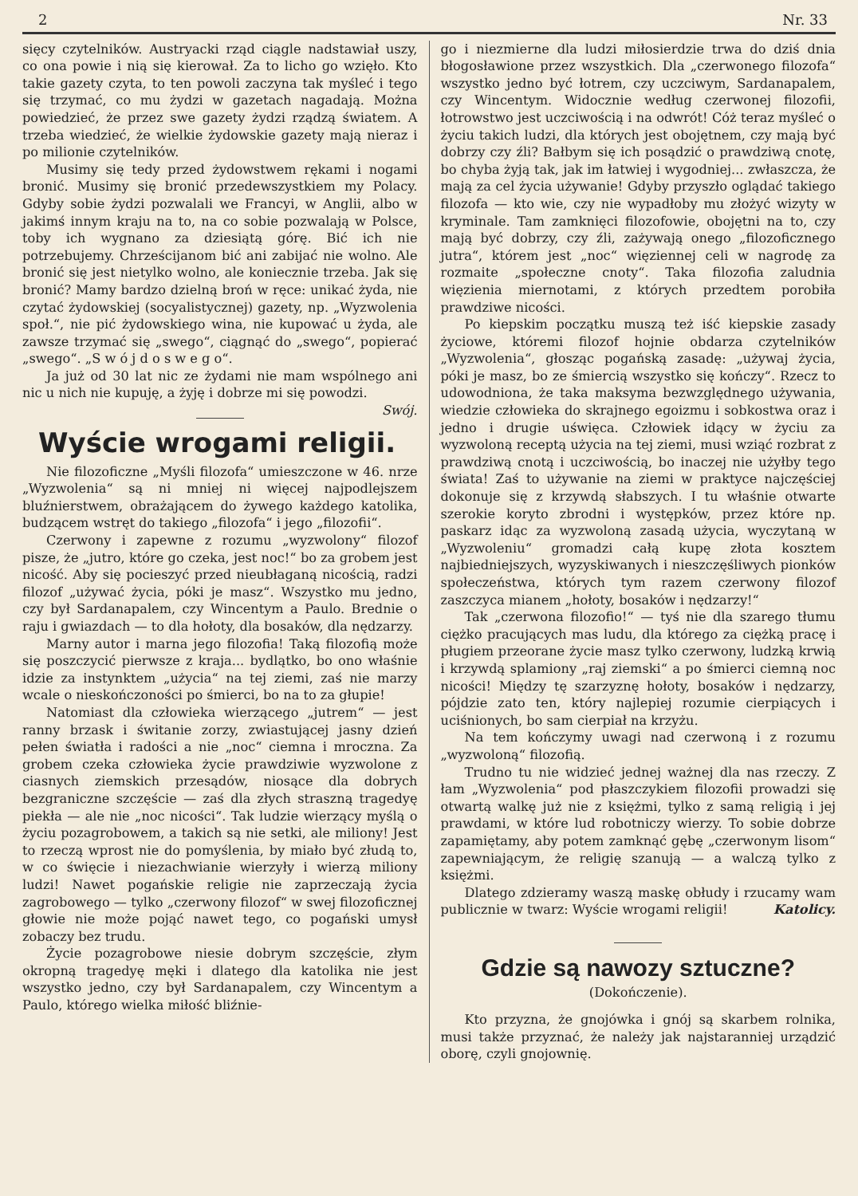2 Nr. 33
sięcy czytelników. Austryacki rząd ciągle nadstawiał uszy, co ona powie i nią się kierował. Za to licho go wzięło. Kto takie gazety czyta, to ten powoli zaczyna tak myśleć i tego się trzymać, co mu żydzi w gazetach nagadają. Można powiedzieć, że przez swe gazety żydzi rządzą światem. A trzeba wiedzieć, że wielkie żydowskie gazety mają nieraz i po milionie czytelników.
Musimy się tedy przed żydowstwem rękami i nogami bronić. Musimy się bronić przedewszystkiem my Polacy. Gdyby sobie żydzi pozwalali we Francyi, w Anglii, albo w jakimś innym kraju na to, na co sobie pozwalają w Polsce, toby ich wygnano za dziesiątą górę. Bić ich nie potrzebujemy. Chrześcijanom bić ani zabijać nie wolno. Ale bronić się jest nietylko wolno, ale koniecznie trzeba. Jak się bronić? Mamy bardzo dzielną broń w ręce: unikać żyda, nie czytać żydowskiej (socyalistycznej) gazety, np. „Wyzwolenia społ.“, nie pić żydowskiego wina, nie kupować u żyda, ale zawsze trzymać się „swego“, ciągnąć do „swego“, popierać „swego“. „S w ó j d o s w e g o“.
Ja już od 30 lat nic ze żydami nie mam wspólnego ani nic u nich nie kupuję, a żyję i dobrze mi się powodzi. Swój.
Wyście wrogami religii.
Nie filozoficzne „Myśli filozofa“ umieszczone w 46. nrze „Wyzwolenia“ są ni mniej ni więcej najpodlejszem bluźnierstwem, obrażającem do żywego każdego katolika, budzącem wstręt do takiego „filozofa“ i jego „filozofii“.
Czerwony i zapewne z rozumu „wyzwolony“ filozof pisze, że „jutro, które go czeka, jest noc!“ bo za grobem jest nicość. Aby się pocieszyć przed nieubłaganą nicością, radzi filozof „używać życia, póki je masz“. Wszystko mu jedno, czy był Sardanapalem, czy Wincentym a Paulo. Brednie o raju i gwiazdach — to dla hołoty, dla bosaków, dla nędzarzy.
Marny autor i marna jego filozofia! Taką filozofią może się poszczycić pierwsze z kraja... bydlątko, bo ono właśnie idzie za instynktem „użycia“ na tej ziemi, zaś nie marzy wcale o nieskończoności po śmierci, bo na to za głupie!
Natomiast dla człowieka wierzącego „jutrem“ — jest ranny brzask i świtanie zorzy, zwiastującej jasny dzień pełen światła i radości a nie „noc“ ciemna i mroczna. Za grobem czeka człowieka życie prawdziwie wyzwolone z ciasnych ziemskich przesądów, niosące dla dobrych bezgraniczne szczęście — zaś dla złych straszną tragedyę piekła — ale nie „noc nicości“. Tak ludzie wierzący myślą o życiu pozagrobowem, a takich są nie setki, ale miliony! Jest to rzeczą wprost nie do pomyślenia, by miało być złudą to, w co święcie i niezachwianie wierzyły i wierzą miliony ludzi! Nawet pogańskie religie nie zaprzeczają życia zagrobowego — tylko „czerwony filozof“ w swej filozoficznej głowie nie może pojąć nawet tego, co pogański umysł zobaczy bez trudu.
Życie pozagrobowe niesie dobrym szczęście, złym okropną tragedyę męki i dlatego dla katolika nie jest wszystko jedno, czy był Sardanapalem, czy Wincentym a Paulo, którego wielka miłość bliźnie-
go i niezmierne dla ludzi miłosierdzie trwa do dziś dnia błogosławione przez wszystkich. Dla „czerwonego filozofa“ wszystko jedno być łotrem, czy uczciwym, Sardanapalem, czy Wincentym. Widocznie według czerwonej filozofii, łotrowstwo jest uczciwością i na odwrót! Cóż teraz myśleć o życiu takich ludzi, dla których jest obojętnem, czy mają być dobrzy czy źli? Bałbym się ich posądzić o prawdziwą cnotę, bo chyba żyją tak, jak im łatwiej i wygodniej... zwłaszcza, że mają za cel życia używanie! Gdyby przyszło oglądać takiego filozofa — kto wie, czy nie wypadłoby mu złożyć wizyty w kryminale. Tam zamknięci filozofowie, obojętni na to, czy mają być dobrzy, czy źli, zażywają onego „filozoficznego jutra“, którem jest „noc“ więziennej celi w nagrodę za rozmaite „społeczne cnoty“. Taka filozofia zaludnia więzienia miernotami, z których przedtem porobiła prawdziwe nicości.
Po kiepskim początku muszą też iść kiepskie zasady życiowe, któremi filozof hojnie obdarza czytelników „Wyzwolenia“, głosząc pogańską zasadę: „używaj życia, póki je masz, bo ze śmiercią wszystko się kończy“. Rzecz to udowodniona, że taka maksyma bezwzględnego używania, wiedzie człowieka do skrajnego egoizmu i sobkostwa oraz i jedno i drugie uświęca. Człowiek idący w życiu za wyzwoloną receptą użycia na tej ziemi, musi wziąć rozbrat z prawdziwą cnotą i uczciwością, bo inaczej nie użyłby tego świata! Zaś to używanie na ziemi w praktyce najczęściej dokonuje się z krzywdą słabszych. I tu właśnie otwarte szerokie koryto zbrodni i występków, przez które np. paskarz idąc za wyzwoloną zasadą użycia, wyczytaną w „Wyzwoleniu“ gromadzi całą kupę złota kosztem najbiedniejszych, wyzyskiwanych i nieszczęśliwych pionków społeczeństwa, których tym razem czerwony filozof zaszczyca mianem „hołoty, bosaków i nędzarzy!“
Tak „czerwona filozofio!“ — tyś nie dla szarego tłumu ciężko pracujących mas ludu, dla którego za ciężką pracę i pługiem przeorane życie masz tylko czerwony, ludzką krwią i krzywdą splamiony „raj ziemski“ a po śmierci ciemną noc nicości! Między tę szarzyznę hołoty, bosaków i nędzarzy, pójdzie zato ten, który najlepiej rozumie cierpiących i uciśnionych, bo sam cierpiał na krzyżu.
Na tem kończymy uwagi nad czerwoną i z rozumu „wyzwoloną“ filozofią.
Trudno tu nie widzieć jednej ważnej dla nas rzeczy. Z łam „Wyzwolenia“ pod płaszczykiem filozofii prowadzi się otwartą walkę już nie z księżmi, tylko z samą religią i jej prawdami, w które lud robotniczy wierzy. To sobie dobrze zapamiętamy, aby potem zamknąć gębę „czerwonym lisom“ zapewniającym, że religię szanują — a walczą tylko z księżmi.
Dlatego zdzieramy waszą maskę obłudy i rzucamy wam publicznie w twarz: Wyście wrogami religii! Katolicy.
Gdzie są nawozy sztuczne?
(Dokończenie).
Kto przyzna, że gnojówka i gnój są skarbem rolnika, musi także przyznać, że należy jak najstaranniej urządzić oborę, czyli gnojownię.